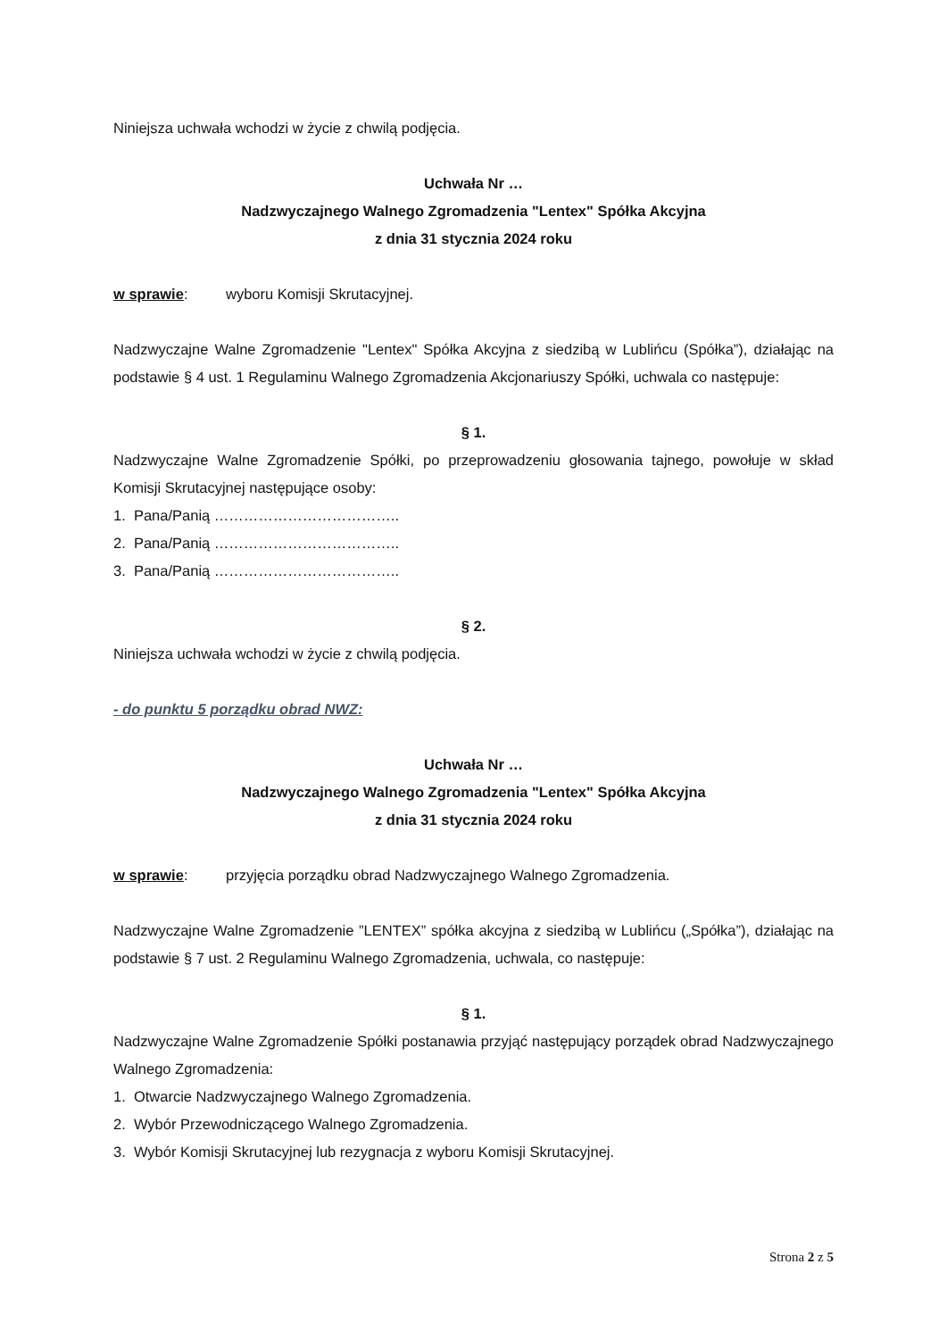Niniejsza uchwała wchodzi w życie z chwilą podjęcia.
Uchwała Nr …
Nadzwyczajnego Walnego Zgromadzenia "Lentex" Spółka Akcyjna
z dnia 31 stycznia 2024 roku
w sprawie: wyboru Komisji Skrutacyjnej.
Nadzwyczajne Walne Zgromadzenie "Lentex" Spółka Akcyjna z siedzibą w Lublińcu (Spółka”), działając na podstawie § 4 ust. 1 Regulaminu Walnego Zgromadzenia Akcjonariuszy Spółki, uchwala co następuje:
§ 1.
Nadzwyczajne Walne Zgromadzenie Spółki, po przeprowadzeniu głosowania tajnego, powołuje w skład Komisji Skrutacyjnej następujące osoby:
1. Pana/Panią ………………………………..
2. Pana/Panią ………………………………..
3. Pana/Panią ………………………………..
§ 2.
Niniejsza uchwała wchodzi w życie z chwilą podjęcia.
- do punktu 5 porządku obrad NWZ:
Uchwała Nr …
Nadzwyczajnego Walnego Zgromadzenia "Lentex" Spółka Akcyjna
z dnia 31 stycznia 2024 roku
w sprawie: przyjęcia porządku obrad Nadzwyczajnego Walnego Zgromadzenia.
Nadzwyczajne Walne Zgromadzenie ”LENTEX” spółka akcyjna z siedzibą w Lublińcu („Spółka”), działając na podstawie § 7 ust. 2 Regulaminu Walnego Zgromadzenia, uchwala, co następuje:
§ 1.
Nadzwyczajne Walne Zgromadzenie Spółki postanawia przyjąć następujący porządek obrad Nadzwyczajnego Walnego Zgromadzenia:
1. Otwarcie Nadzwyczajnego Walnego Zgromadzenia.
2. Wybór Przewodniczącego Walnego Zgromadzenia.
3. Wybór Komisji Skrutacyjnej lub rezygnacja z wyboru Komisji Skrutacyjnej.
Strona 2 z 5